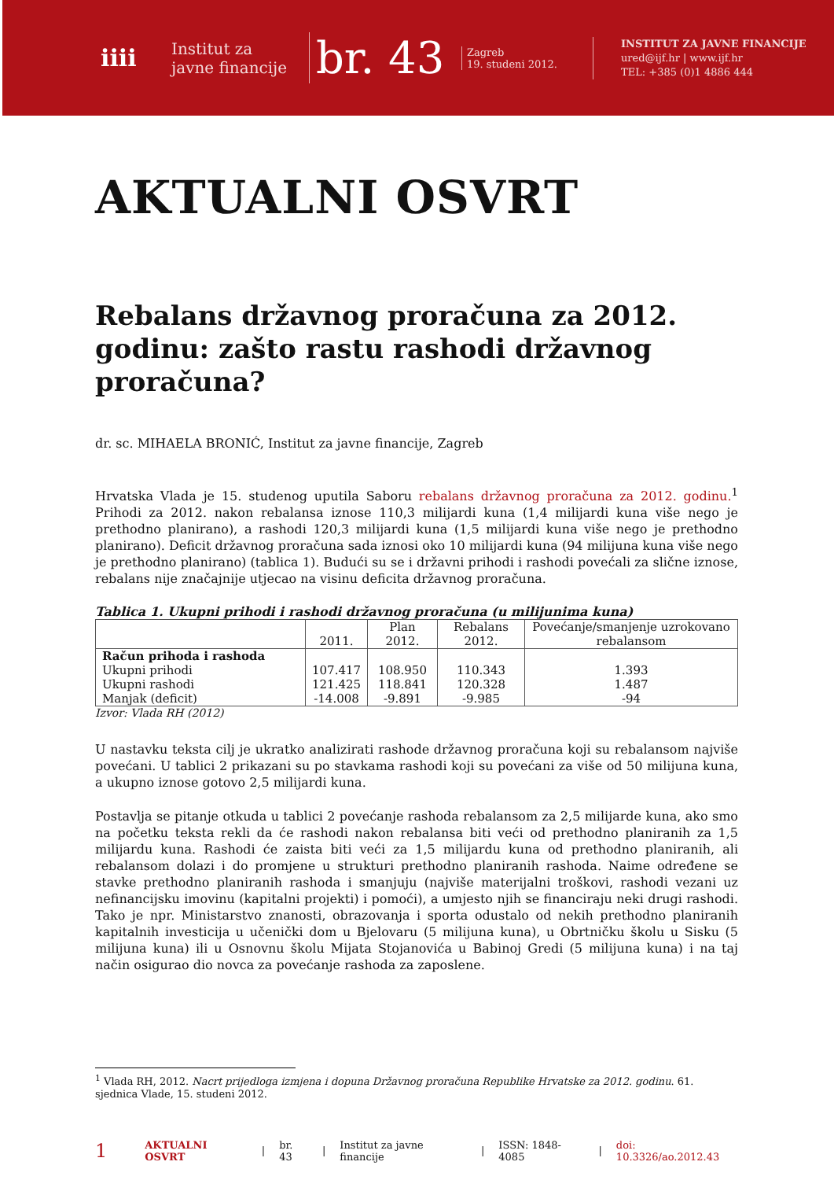iiii
Institut za
javne financije
br. 43
Zagreb
19. studeni 2012.
INSTITUT ZA JAVNE FINANCIJE
ured@ijf.hr | www.ijf.hr
TEL: +385 (0)1 4886 444
AKTUALNI OSVRT
Rebalans državnog proračuna za 2012. godinu: zašto rastu rashodi državnog proračuna?
dr. sc. MIHAELA BRONIĆ, Institut za javne financije, Zagreb
Hrvatska Vlada je 15. studenog uputila Saboru rebalans državnog proračuna za 2012. godinu.<sup>1</sup> Prihodi za 2012. nakon rebalansa iznose 110,3 milijardi kuna (1,4 milijardi kuna više nego je prethodno planirano), a rashodi 120,3 milijardi kuna (1,5 milijardi kuna više nego je prethodno planirano). Deficit državnog proračuna sada iznosi oko 10 milijardi kuna (94 milijuna kuna više nego je prethodno planirano) (tablica 1). Budući su se i državni prihodi i rashodi povećali za slične iznose, rebalans nije značajnije utjecao na visinu deficita državnog proračuna.
Tablica 1. Ukupni prihodi i rashodi državnog proračuna (u milijunima kuna)
| | 2011. | Plan 2012. | Rebalans 2012. | Povećanje/smanjenje uzrokovano rebalansom |
| --- | --- | --- | --- | --- |
| Račun prihoda i rashoda | | | | |
| Ukupni prihodi | 107.417 | 108.950 | 110.343 | 1.393 |
| Ukupni rashodi | 121.425 | 118.841 | 120.328 | 1.487 |
| Manjak (deficit) | -14.008 | -9.891 | -9.985 | -94 |
Izvor: Vlada RH (2012)
U nastavku teksta cilj je ukratko analizirati rashode državnog proračuna koji su rebalansom najviše povećani. U tablici 2 prikazani su po stavkama rashodi koji su povećani za više od 50 milijuna kuna, a ukupno iznose gotovo 2,5 milijardi kuna.
Postavlja se pitanje otkuda u tablici 2 povećanje rashoda rebalansom za 2,5 milijarde kuna, ako smo na početku teksta rekli da će rashodi nakon rebalansa biti veći od prethodno planiranih za 1,5 milijardu kuna. Rashodi će zaista biti veći za 1,5 milijardu kuna od prethodno planiranih, ali rebalansom dolazi i do promjene u strukturi prethodno planiranih rashoda. Naime određene se stavke prethodno planiranih rashoda i smanjuju (najviše materijalni troškovi, rashodi vezani uz nefinancijsku imovinu (kapitalni projekti) i pomoći), a umjesto njih se financiraju neki drugi rashodi. Tako je npr. Ministarstvo znanosti, obrazovanja i sporta odustalo od nekih prethodno planiranih kapitalnih investicija u učenički dom u Bjelovaru (5 milijuna kuna), u Obrtničku školu u Sisku (5 milijuna kuna) ili u Osnovnu školu Mijata Stojanovića u Babinoj Gredi (5 milijuna kuna) i na taj način osigurao dio novca za povećanje rashoda za zaposlene.
<sup>1</sup> Vlada RH, 2012. Nacrt prijedloga izmjena i dopuna Državnog proračuna Republike Hrvatske za 2012. godinu. 61. sjednica Vlade, 15. studeni 2012.
1 AKTUALNI OSVRT | br. 43 | Institut za javne financije | ISSN: 1848-4085 | doi: 10.3326/ao.2012.43